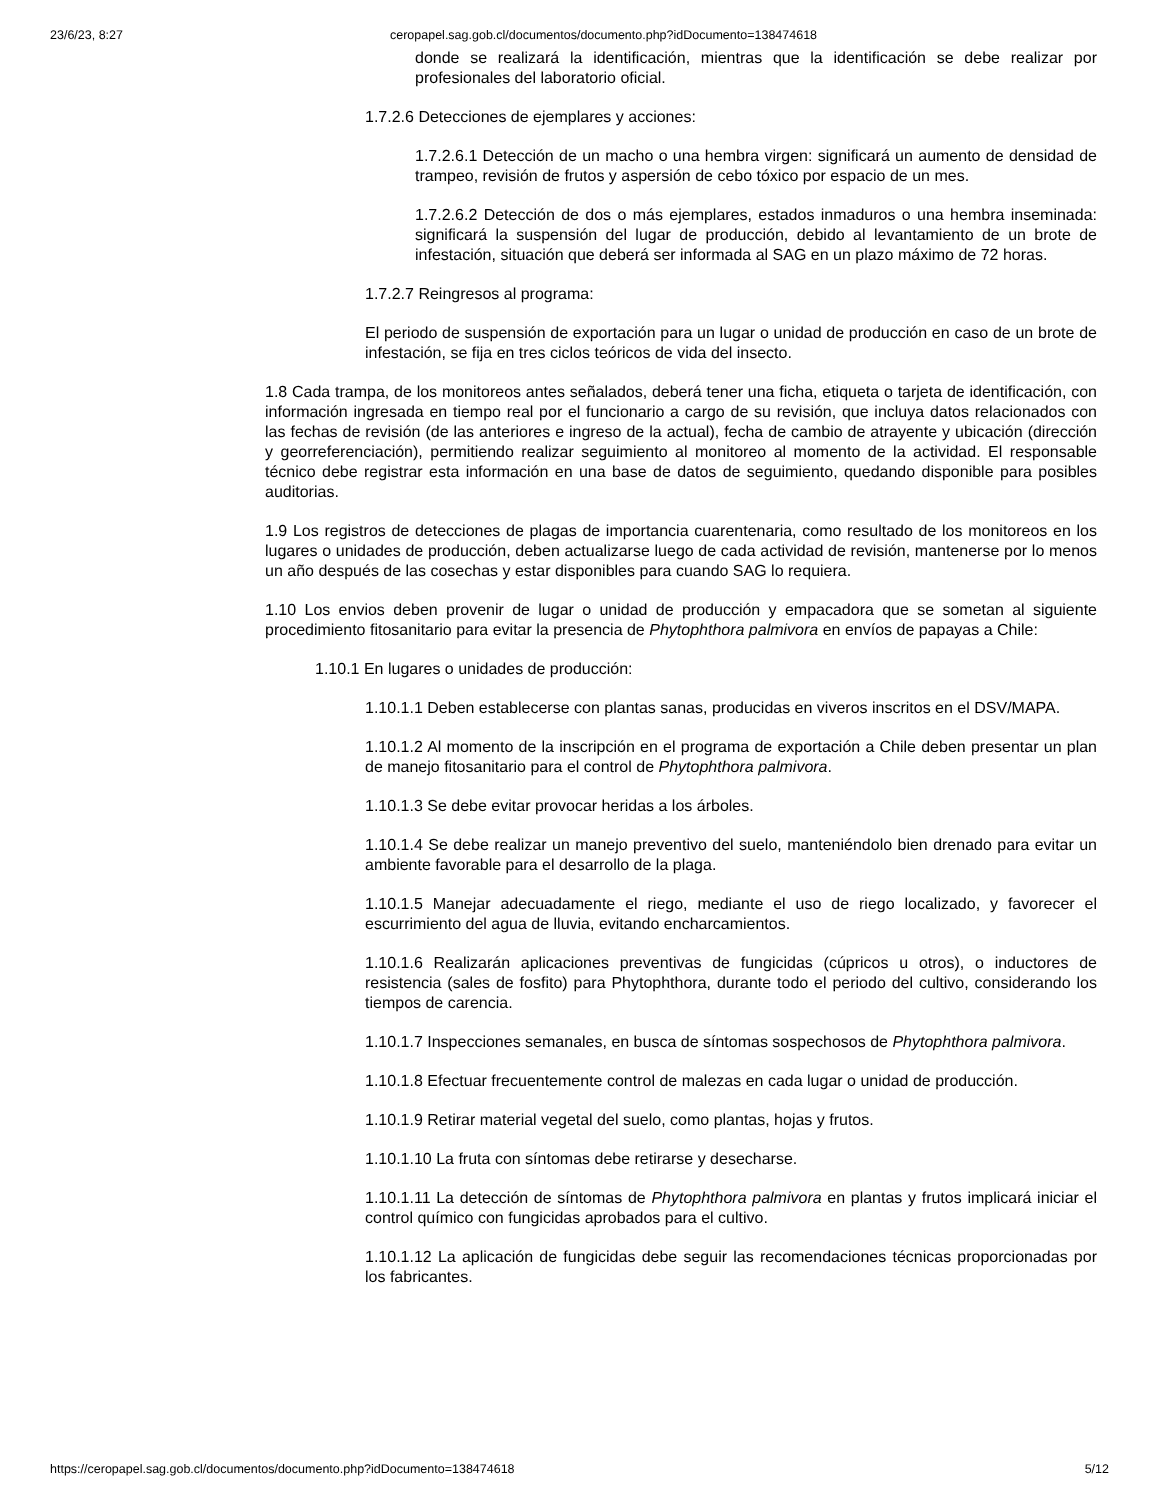23/6/23, 8:27 ceropapel.sag.gob.cl/documentos/documento.php?idDocumento=138474618
donde se realizará la identificación, mientras que la identificación se debe realizar por profesionales del laboratorio oficial.
1.7.2.6 Detecciones de ejemplares y acciones:
1.7.2.6.1 Detección de un macho o una hembra virgen: significará un aumento de densidad de trampeo, revisión de frutos y aspersión de cebo tóxico por espacio de un mes.
1.7.2.6.2 Detección de dos o más ejemplares, estados inmaduros o una hembra inseminada: significará la suspensión del lugar de producción, debido al levantamiento de un brote de infestación, situación que deberá ser informada al SAG en un plazo máximo de 72 horas.
1.7.2.7 Reingresos al programa:
El periodo de suspensión de exportación para un lugar o unidad de producción en caso de un brote de infestación, se fija en tres ciclos teóricos de vida del insecto.
1.8 Cada trampa, de los monitoreos antes señalados, deberá tener una ficha, etiqueta o tarjeta de identificación, con información ingresada en tiempo real por el funcionario a cargo de su revisión, que incluya datos relacionados con las fechas de revisión (de las anteriores e ingreso de la actual), fecha de cambio de atrayente y ubicación (dirección y georreferenciación), permitiendo realizar seguimiento al monitoreo al momento de la actividad. El responsable técnico debe registrar esta información en una base de datos de seguimiento, quedando disponible para posibles auditorias.
1.9 Los registros de detecciones de plagas de importancia cuarentenaria, como resultado de los monitoreos en los lugares o unidades de producción, deben actualizarse luego de cada actividad de revisión, mantenerse por lo menos un año después de las cosechas y estar disponibles para cuando SAG lo requiera.
1.10 Los envios deben provenir de lugar o unidad de producción y empacadora que se sometan al siguiente procedimiento fitosanitario para evitar la presencia de Phytophthora palmivora en envíos de papayas a Chile:
1.10.1 En lugares o unidades de producción:
1.10.1.1 Deben establecerse con plantas sanas, producidas en viveros inscritos en el DSV/MAPA.
1.10.1.2 Al momento de la inscripción en el programa de exportación a Chile deben presentar un plan de manejo fitosanitario para el control de Phytophthora palmivora.
1.10.1.3 Se debe evitar provocar heridas a los árboles.
1.10.1.4 Se debe realizar un manejo preventivo del suelo, manteniéndolo bien drenado para evitar un ambiente favorable para el desarrollo de la plaga.
1.10.1.5 Manejar adecuadamente el riego, mediante el uso de riego localizado, y favorecer el escurrimiento del agua de lluvia, evitando encharcamientos.
1.10.1.6 Realizarán aplicaciones preventivas de fungicidas (cúpricos u otros), o inductores de resistencia (sales de fosfito) para Phytophthora, durante todo el periodo del cultivo, considerando los tiempos de carencia.
1.10.1.7 Inspecciones semanales, en busca de síntomas sospechosos de Phytophthora palmivora.
1.10.1.8 Efectuar frecuentemente control de malezas en cada lugar o unidad de producción.
1.10.1.9 Retirar material vegetal del suelo, como plantas, hojas y frutos.
1.10.1.10 La fruta con síntomas debe retirarse y desecharse.
1.10.1.11 La detección de síntomas de Phytophthora palmivora en plantas y frutos implicará iniciar el control químico con fungicidas aprobados para el cultivo.
1.10.1.12 La aplicación de fungicidas debe seguir las recomendaciones técnicas proporcionadas por los fabricantes.
https://ceropapel.sag.gob.cl/documentos/documento.php?idDocumento=138474618 5/12